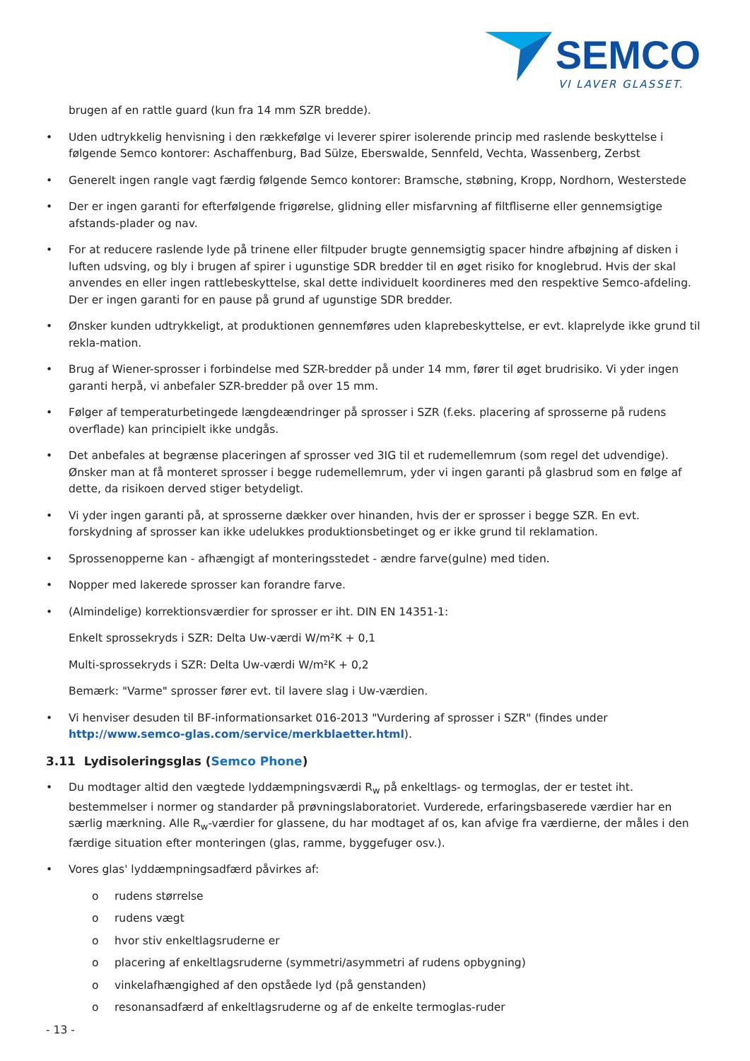SEMCO
VI LAVER GLASSET.
brugen af en rattle guard (kun fra 14 mm SZR bredde).
• Uden udtrykkelig henvisning i den rækkefølge vi leverer spirer isolerende princip med raslende beskyttelse i følgende Semco kontorer: Aschaffenburg, Bad Sülze, Eberswalde, Sennfeld, Vechta, Wassenberg, Zerbst
• Generelt ingen rangle vagt færdig følgende Semco kontorer: Bramsche, støbning, Kropp, Nordhorn, Westerstede
• Der er ingen garanti for efterfølgende frigørelse, glidning eller misfarvning af filtfliserne eller gennemsigtige afstands-plader og nav.
• For at reducere raslende lyde på trinene eller filtpuder brugte gennemsigtig spacer hindre afbøjning af disken i luften udsving, og bly i brugen af spirer i ugunstige SDR bredder til en øget risiko for knoglebrud. Hvis der skal anvendes en eller ingen rattlebeskyttelse, skal dette individuelt koordineres med den respektive Semco-afdeling. Der er ingen garanti for en pause på grund af ugunstige SDR bredder.
• Ønsker kunden udtrykkeligt, at produktionen gennemføres uden klaprebeskyttelse, er evt. klaprelyde ikke grund til rekla-mation.
• Brug af Wiener-sprosser i forbindelse med SZR-bredder på under 14 mm, fører til øget brudrisiko. Vi yder ingen garanti herpå, vi anbefaler SZR-bredder på over 15 mm.
• Følger af temperaturbetingede længdeændringer på sprosser i SZR (f.eks. placering af sprosserne på rudens overflade) kan principielt ikke undgås.
• Det anbefales at begrænse placeringen af sprosser ved 3IG til et rudemellemrum (som regel det udvendige). Ønsker man at få monteret sprosser i begge rudemellemrum, yder vi ingen garanti på glasbrud som en følge af dette, da risikoen derved stiger betydeligt.
• Vi yder ingen garanti på, at sprosserne dækker over hinanden, hvis der er sprosser i begge SZR. En evt. forskydning af sprosser kan ikke udelukkes produktionsbetinget og er ikke grund til reklamation.
• Sprossenopperne kan - afhængigt af monteringsstedet - ændre farve(gulne) med tiden.
• Nopper med lakerede sprosser kan forandre farve.
• (Almindelige) korrektionsværdier for sprosser er iht. DIN EN 14351-1:
Enkelt sprossekryds i SZR: Delta Uw-værdi W/m²K + 0,1
Multi-sprossekryds i SZR: Delta Uw-værdi W/m²K + 0,2
Bemærk: "Varme" sprosser fører evt. til lavere slag i Uw-værdien.
• Vi henviser desuden til BF-informationsarket 016-2013 "Vurdering af sprosser i SZR" (findes under http://www.semco-glas.com/service/merkblaetter.html).
3.11 Lydisoleringsglas (Semco Phone)
• Du modtager altid den vægtede lyddæmpningsværdi R<sub>w</sub> på enkeltlags- og termoglas, der er testet iht. bestemmelser i normer og standarder på prøvningslaboratoriet. Vurderede, erfaringsbaserede værdier har en særlig mærkning. Alle R<sub>w</sub>-værdier for glassene, du har modtaget af os, kan afvige fra værdierne, der måles i den færdige situation efter monteringen (glas, ramme, byggefuger osv.).
• Vores glas' lyddæmpningsadfærd påvirkes af:
o rudens størrelse
o rudens vægt
o hvor stiv enkeltlagsruderne er
o placering af enkeltlagsruderne (symmetri/asymmetri af rudens opbygning)
o vinkelafhængighed af den opståede lyd (på genstanden)
o resonansadfærd af enkeltlagsruderne og af de enkelte termoglas-ruder
- 13 -